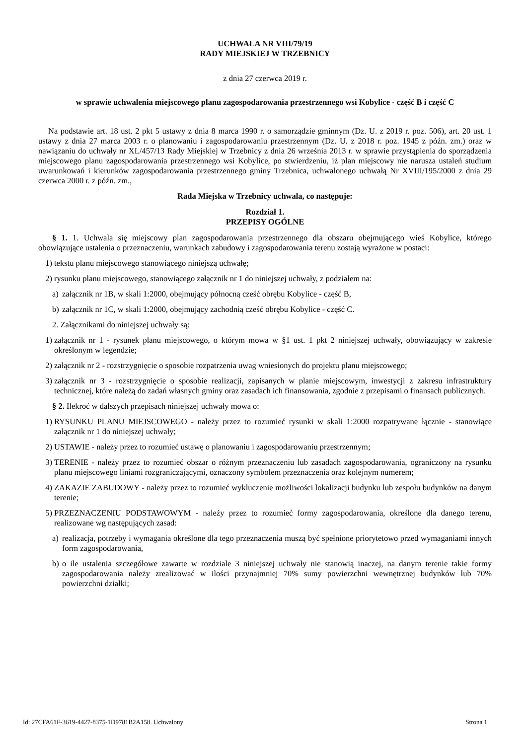UCHWAŁA NR VIII/79/19
RADY MIEJSKIEJ W TRZEBNICY
z dnia 27 czerwca 2019 r.
w sprawie uchwalenia miejscowego planu zagospodarowania przestrzennego wsi Kobylice - część B i część C
Na podstawie art. 18 ust. 2 pkt 5 ustawy z dnia 8 marca 1990 r. o samorządzie gminnym (Dz. U. z 2019 r. poz. 506), art. 20 ust. 1 ustawy z dnia 27 marca 2003 r. o planowaniu i zagospodarowaniu przestrzennym (Dz. U. z 2018 r. poz. 1945 z późn. zm.) oraz w nawiązaniu do uchwały nr XL/457/13 Rady Miejskiej w Trzebnicy z dnia 26 września 2013 r. w sprawie przystąpienia do sporządzenia miejscowego planu zagospodarowania przestrzennego wsi Kobylice, po stwierdzeniu, iż plan miejscowy nie narusza ustaleń studium uwarunkowań i kierunków zagospodarowania przestrzennego gminy Trzebnica, uchwalonego uchwałą Nr XVIII/195/2000 z dnia 29 czerwca 2000 r. z późn. zm.,
Rada Miejska w Trzebnicy uchwala, co następuje:
Rozdział 1.
PRZEPISY OGÓLNE
§ 1. 1. Uchwala się miejscowy plan zagospodarowania przestrzennego dla obszaru obejmującego wieś Kobylice, którego obowiązujące ustalenia o przeznaczeniu, warunkach zabudowy i zagospodarowania terenu zostają wyrażone w postaci:
1) tekstu planu miejscowego stanowiącego niniejszą uchwałę;
2) rysunku planu miejscowego, stanowiącego załącznik nr 1 do niniejszej uchwały, z podziałem na:
a) załącznik nr 1B, w skali 1:2000, obejmujący północną cześć obrębu Kobylice - część B,
b) załącznik nr 1C, w skali 1:2000, obejmujący zachodnią cześć obrębu Kobylice - część C.
2. Załącznikami do niniejszej uchwały są:
1) załącznik nr 1 - rysunek planu miejscowego, o którym mowa w §1 ust. 1 pkt 2 niniejszej uchwały, obowiązujący w zakresie określonym w legendzie;
2) załącznik nr 2 - rozstrzygnięcie o sposobie rozpatrzenia uwag wniesionych do projektu planu miejscowego;
3) załącznik nr 3 - rozstrzygnięcie o sposobie realizacji, zapisanych w planie miejscowym, inwestycji z zakresu infrastruktury technicznej, które należą do zadań własnych gminy oraz zasadach ich finansowania, zgodnie z przepisami o finansach publicznych.
§ 2. Ilekroć w dalszych przepisach niniejszej uchwały mowa o:
1) RYSUNKU PLANU MIEJSCOWEGO - należy przez to rozumieć rysunki w skali 1:2000 rozpatrywane łącznie - stanowiące załącznik nr 1 do niniejszej uchwały;
2) USTAWIE - należy przez to rozumieć ustawę o planowaniu i zagospodarowaniu przestrzennym;
3) TERENIE - należy przez to rozumieć obszar o różnym przeznaczeniu lub zasadach zagospodarowania, ograniczony na rysunku planu miejscowego liniami rozgraniczającymi, oznaczony symbolem przeznaczenia oraz kolejnym numerem;
4) ZAKAZIE ZABUDOWY - należy przez to rozumieć wykluczenie możliwości lokalizacji budynku lub zespołu budynków na danym terenie;
5) PRZEZNACZENIU PODSTAWOWYM - należy przez to rozumieć formy zagospodarowania, określone dla danego terenu, realizowane wg następujących zasad:
a) realizacja, potrzeby i wymagania określone dla tego przeznaczenia muszą być spełnione priorytetowo przed wymaganiami innych form zagospodarowania,
b) o ile ustalenia szczegółowe zawarte w rozdziale 3 niniejszej uchwały nie stanowią inaczej, na danym terenie takie formy zagospodarowania należy zrealizować w ilości przynajmniej 70% sumy powierzchni wewnętrznej budynków lub 70% powierzchni działki;
Id: 27CFA61F-3619-4427-8375-1D9781B2A158. Uchwalony Strona 1